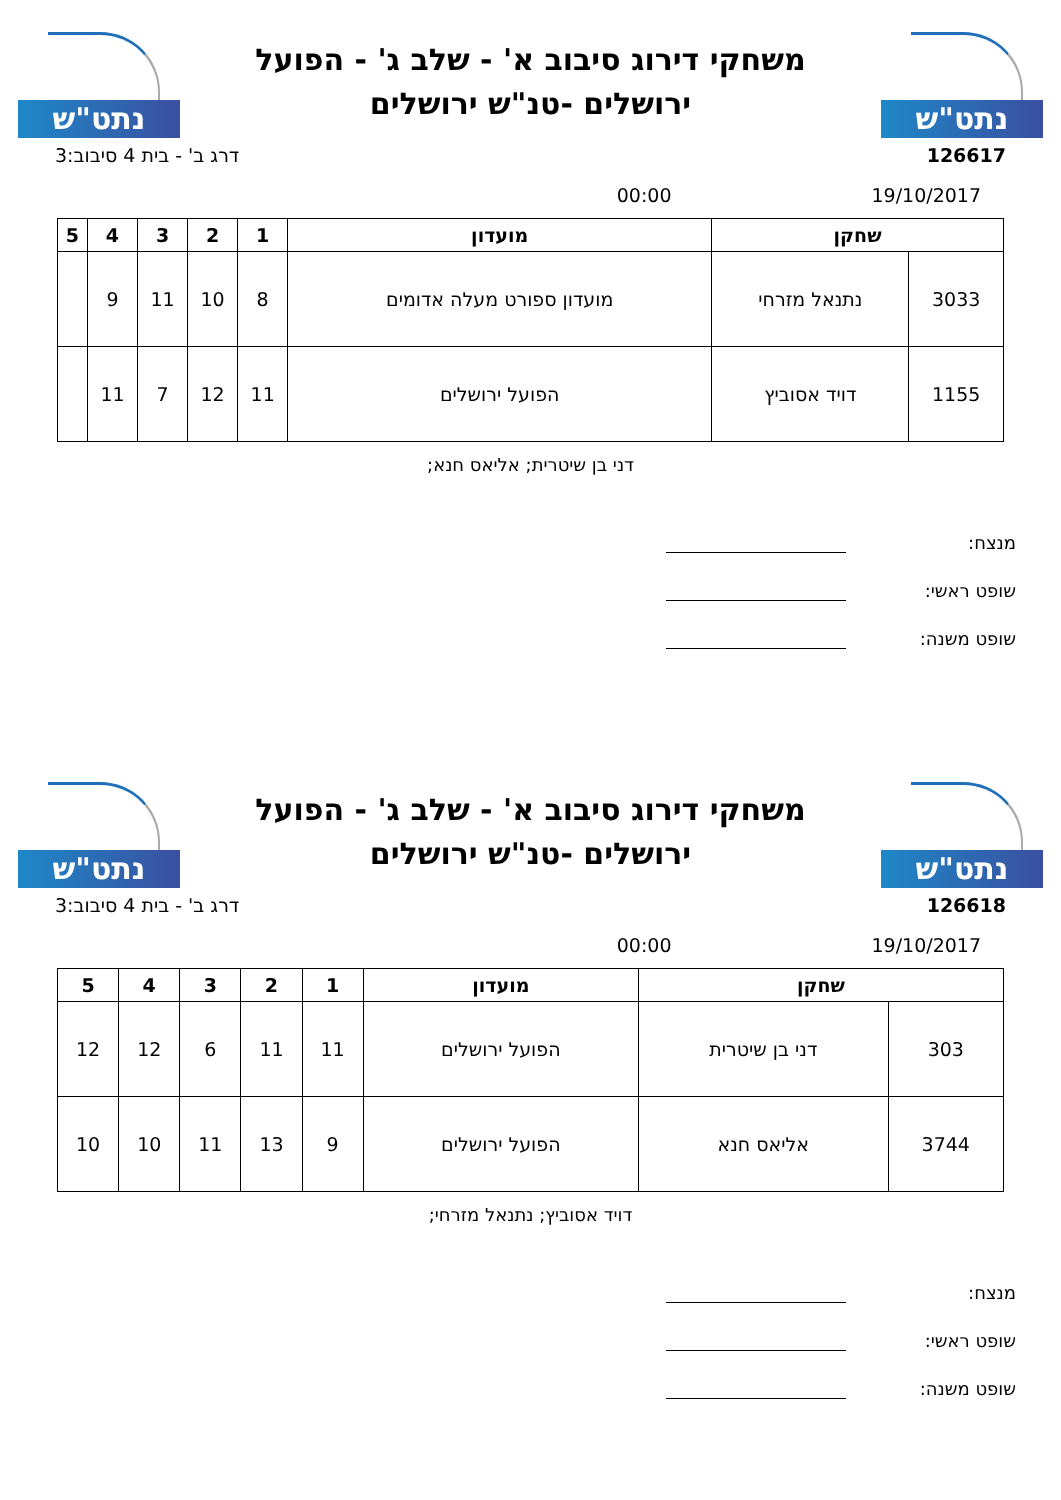נתט"ש
משחקי דירוג סיבוב א' - שלב ג' - הפועל
ירושלים -טנ"ש ירושלים
נתט"ש
126617 דרג ב' - בית 4 סיבוב:3
19/10/2017 00:00
| שחקן | | מועדון | 1 | 2 | 3 | 4 | 5 |
| --- | --- | --- | --- | --- | --- | --- | --- |
| 3033 | נתנאל מזרחי | מועדון ספורט מעלה אדומים | 8 | 10 | 11 | 9 | |
| 1155 | דויד אסוביץ | הפועל ירושלים | 11 | 12 | 7 | 11 | |
דני בן שיטרית; אליאס חנא;
מנצח:
שופט ראשי:
שופט משנה:
נתט"ש
משחקי דירוג סיבוב א' - שלב ג' - הפועל
ירושלים -טנ"ש ירושלים
נתט"ש
126618 דרג ב' - בית 4 סיבוב:3
19/10/2017 00:00
| שחקן | | מועדון | 1 | 2 | 3 | 4 | 5 |
| --- | --- | --- | --- | --- | --- | --- | --- |
| 303 | דני בן שיטרית | הפועל ירושלים | 11 | 11 | 6 | 12 | 12 |
| 3744 | אליאס חנא | הפועל ירושלים | 9 | 13 | 11 | 10 | 10 |
דויד אסוביץ; נתנאל מזרחי;
מנצח:
שופט ראשי:
שופט משנה: